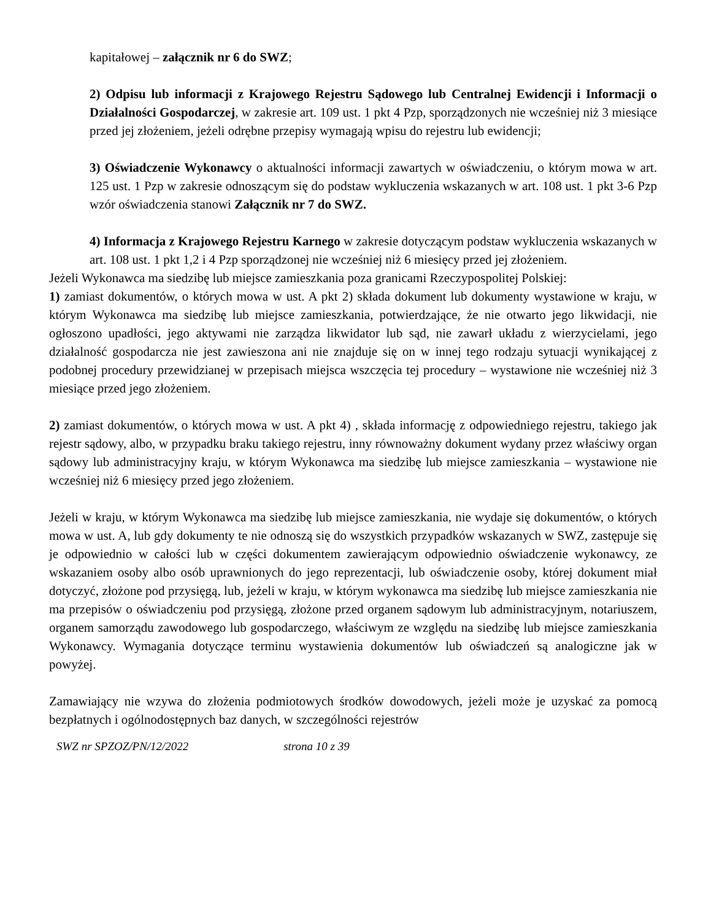kapitałowej – załącznik nr 6 do SWZ;
2) Odpisu lub informacji z Krajowego Rejestru Sądowego lub Centralnej Ewidencji i Informacji o Działalności Gospodarczej, w zakresie art. 109 ust. 1 pkt 4 Pzp, sporządzonych nie wcześniej niż 3 miesiące przed jej złożeniem, jeżeli odrębne przepisy wymagają wpisu do rejestru lub ewidencji;
3) Oświadczenie Wykonawcy o aktualności informacji zawartych w oświadczeniu, o którym mowa w art. 125 ust. 1 Pzp w zakresie odnoszącym się do podstaw wykluczenia wskazanych w art. 108 ust. 1 pkt 3-6 Pzp wzór oświadczenia stanowi Załącznik nr 7 do SWZ.
4) Informacja z Krajowego Rejestru Karnego w zakresie dotyczącym podstaw wykluczenia wskazanych w art. 108 ust. 1 pkt 1,2 i 4 Pzp sporządzonej nie wcześniej niż 6 miesięcy przed jej złożeniem.
Jeżeli Wykonawca ma siedzibę lub miejsce zamieszkania poza granicami Rzeczypospolitej Polskiej:
1) zamiast dokumentów, o których mowa w ust. A pkt 2) składa dokument lub dokumenty wystawione w kraju, w którym Wykonawca ma siedzibę lub miejsce zamieszkania, potwierdzające, że nie otwarto jego likwidacji, nie ogłoszono upadłości, jego aktywami nie zarządza likwidator lub sąd, nie zawarł układu z wierzycielami, jego działalność gospodarcza nie jest zawieszona ani nie znajduje się on w innej tego rodzaju sytuacji wynikającej z podobnej procedury przewidzianej w przepisach miejsca wszczęcia tej procedury – wystawione nie wcześniej niż 3 miesiące przed jego złożeniem.
2) zamiast dokumentów, o których mowa w ust. A pkt 4) , składa informację z odpowiedniego rejestru, takiego jak rejestr sądowy, albo, w przypadku braku takiego rejestru, inny równoważny dokument wydany przez właściwy organ sądowy lub administracyjny kraju, w którym Wykonawca ma siedzibę lub miejsce zamieszkania – wystawione nie wcześniej niż 6 miesięcy przed jego złożeniem.
Jeżeli w kraju, w którym Wykonawca ma siedzibę lub miejsce zamieszkania, nie wydaje się dokumentów, o których mowa w ust. A, lub gdy dokumenty te nie odnoszą się do wszystkich przypadków wskazanych w SWZ, zastępuje się je odpowiednio w całości lub w części dokumentem zawierającym odpowiednio oświadczenie wykonawcy, ze wskazaniem osoby albo osób uprawnionych do jego reprezentacji, lub oświadczenie osoby, której dokument miał dotyczyć, złożone pod przysięgą, lub, jeżeli w kraju, w którym wykonawca ma siedzibę lub miejsce zamieszkania nie ma przepisów o oświadczeniu pod przysięgą, złożone przed organem sądowym lub administracyjnym, notariuszem, organem samorządu zawodowego lub gospodarczego, właściwym ze względu na siedzibę lub miejsce zamieszkania Wykonawcy. Wymagania dotyczące terminu wystawienia dokumentów lub oświadczeń są analogiczne jak w powyżej.
Zamawiający nie wzywa do złożenia podmiotowych środków dowodowych, jeżeli może je uzyskać za pomocą bezpłatnych i ogólnodostępnych baz danych, w szczególności rejestrów
SWZ nr SPZOZ/PN/12/2022 strona 10 z 39